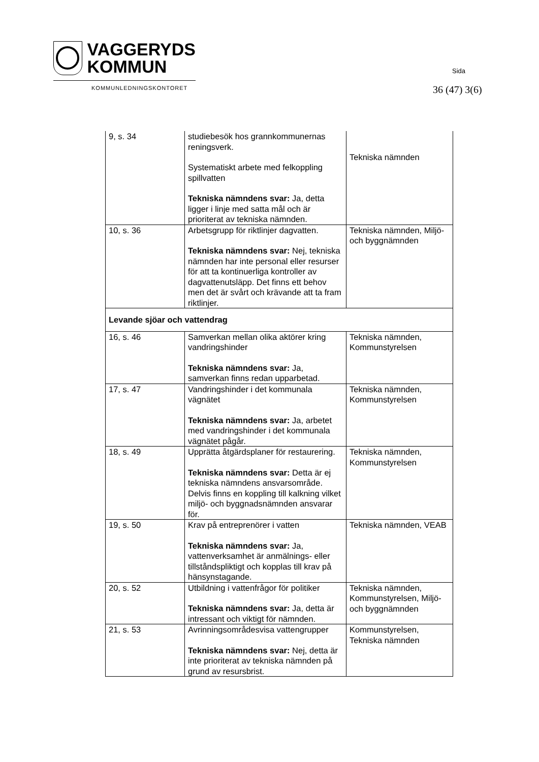VAGGERYDS
KOMMUN
KOMMUNLEDNINGSKONTORET
Sida
36 (47) 3(6)
| 9, s. 34 | studiebesök hos grannkommunernas reningsverk. Systematiskt arbete med felkoppling spillvatten Tekniska nämndens svar: Ja, detta ligger i linje med satta mål och är prioriterat av tekniska nämnden. | Tekniska nämnden |
| 10, s. 36 | Arbetsgrupp för riktlinjer dagvatten. Tekniska nämndens svar: Nej, tekniska nämnden har inte personal eller resurser för att ta kontinuerliga kontroller av dagvattenutsläpp. Det finns ett behov men det är svårt och krävande att ta fram riktlinjer. | Tekniska nämnden, Miljö- och byggnämnden |
| Levande sjöar och vattendrag | | |
| 16, s. 46 | Samverkan mellan olika aktörer kring vandringshinder Tekniska nämndens svar: Ja, samverkan finns redan upparbetad. | Tekniska nämnden, Kommunstyrelsen |
| 17, s. 47 | Vandringshinder i det kommunala vägnätet Tekniska nämndens svar: Ja, arbetet med vandringshinder i det kommunala vägnätet pågår. | Tekniska nämnden, Kommunstyrelsen |
| 18, s. 49 | Upprätta åtgärdsplaner för restaurering. Tekniska nämndens svar: Detta är ej tekniska nämndens ansvarsområde. Delvis finns en koppling till kalkning vilket miljö- och byggnadsnämnden ansvarar för. | Tekniska nämnden, Kommunstyrelsen |
| 19, s. 50 | Krav på entreprenörer i vatten Tekniska nämndens svar: Ja, vattenverksamhet är anmälnings- eller tillståndspliktigt och kopplas till krav på hänsynstagande. | Tekniska nämnden, VEAB |
| 20, s. 52 | Utbildning i vattenfrågor för politiker Tekniska nämndens svar: Ja, detta är intressant och viktigt för nämnden. | Tekniska nämnden, Kommunstyrelsen, Miljö- och byggnämnden |
| 21, s. 53 | Avrinningsområdesvisa vattengrupper Tekniska nämndens svar: Nej, detta är inte prioriterat av tekniska nämnden på grund av resursbrist. | Kommunstyrelsen, Tekniska nämnden |